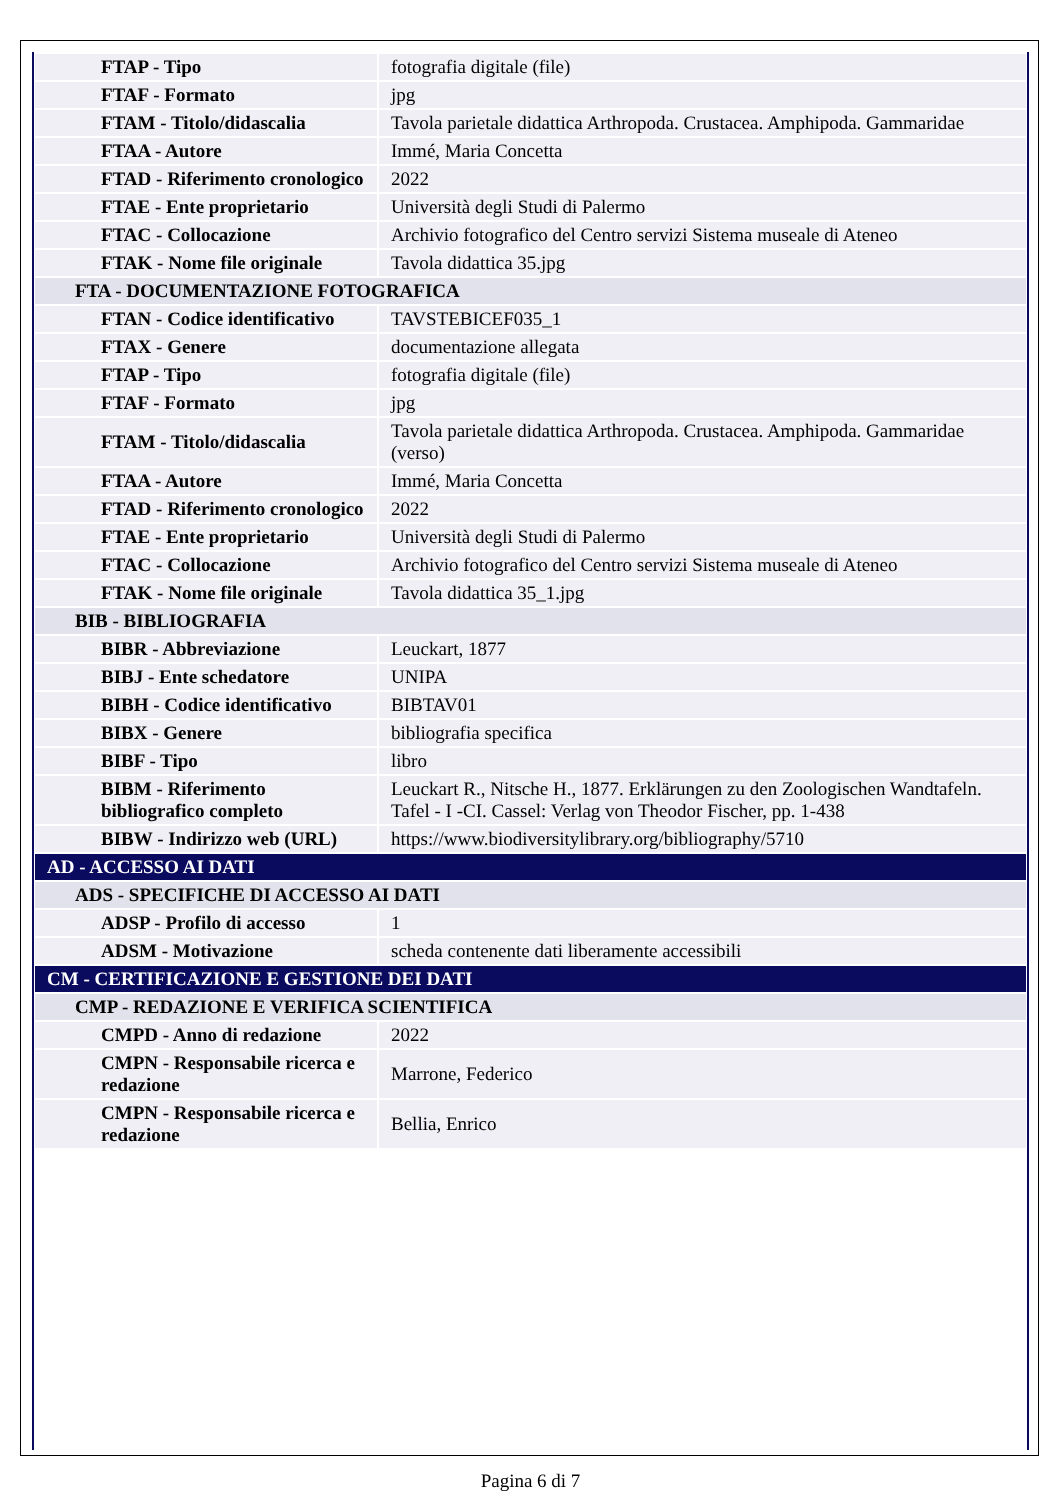| FTAP - Tipo | fotografia digitale (file) |
| FTAF - Formato | jpg |
| FTAM - Titolo/didascalia | Tavola parietale didattica Arthropoda. Crustacea. Amphipoda. Gammaridae |
| FTAA - Autore | Immé, Maria Concetta |
| FTAD - Riferimento cronologico | 2022 |
| FTAE - Ente proprietario | Università degli Studi di Palermo |
| FTAC - Collocazione | Archivio fotografico del Centro servizi Sistema museale di Ateneo |
| FTAK - Nome file originale | Tavola didattica 35.jpg |
| FTA - DOCUMENTAZIONE FOTOGRAFICA | |
| FTAN - Codice identificativo | TAVSTEBICEF035_1 |
| FTAX - Genere | documentazione allegata |
| FTAP - Tipo | fotografia digitale (file) |
| FTAF - Formato | jpg |
| FTAM - Titolo/didascalia | Tavola parietale didattica Arthropoda. Crustacea. Amphipoda. Gammaridae (verso) |
| FTAA - Autore | Immé, Maria Concetta |
| FTAD - Riferimento cronologico | 2022 |
| FTAE - Ente proprietario | Università degli Studi di Palermo |
| FTAC - Collocazione | Archivio fotografico del Centro servizi Sistema museale di Ateneo |
| FTAK - Nome file originale | Tavola didattica 35_1.jpg |
| BIB - BIBLIOGRAFIA | |
| BIBR - Abbreviazione | Leuckart, 1877 |
| BIBJ - Ente schedatore | UNIPA |
| BIBH - Codice identificativo | BIBTAV01 |
| BIBX - Genere | bibliografia specifica |
| BIBF - Tipo | libro |
| BIBM - Riferimento bibliografico completo | Leuckart R., Nitsche H., 1877. Erklärungen zu den Zoologischen Wandtafeln. Tafel - I -CI. Cassel: Verlag von Theodor Fischer, pp. 1-438 |
| BIBW - Indirizzo web (URL) | https://www.biodiversitylibrary.org/bibliography/5710 |
| AD - ACCESSO AI DATI | |
| ADS - SPECIFICHE DI ACCESSO AI DATI | |
| ADSP - Profilo di accesso | 1 |
| ADSM - Motivazione | scheda contenente dati liberamente accessibili |
| CM - CERTIFICAZIONE E GESTIONE DEI DATI | |
| CMP - REDAZIONE E VERIFICA SCIENTIFICA | |
| CMPD - Anno di redazione | 2022 |
| CMPN - Responsabile ricerca e redazione | Marrone, Federico |
| CMPN - Responsabile ricerca e redazione | Bellia, Enrico |
Pagina 6 di 7